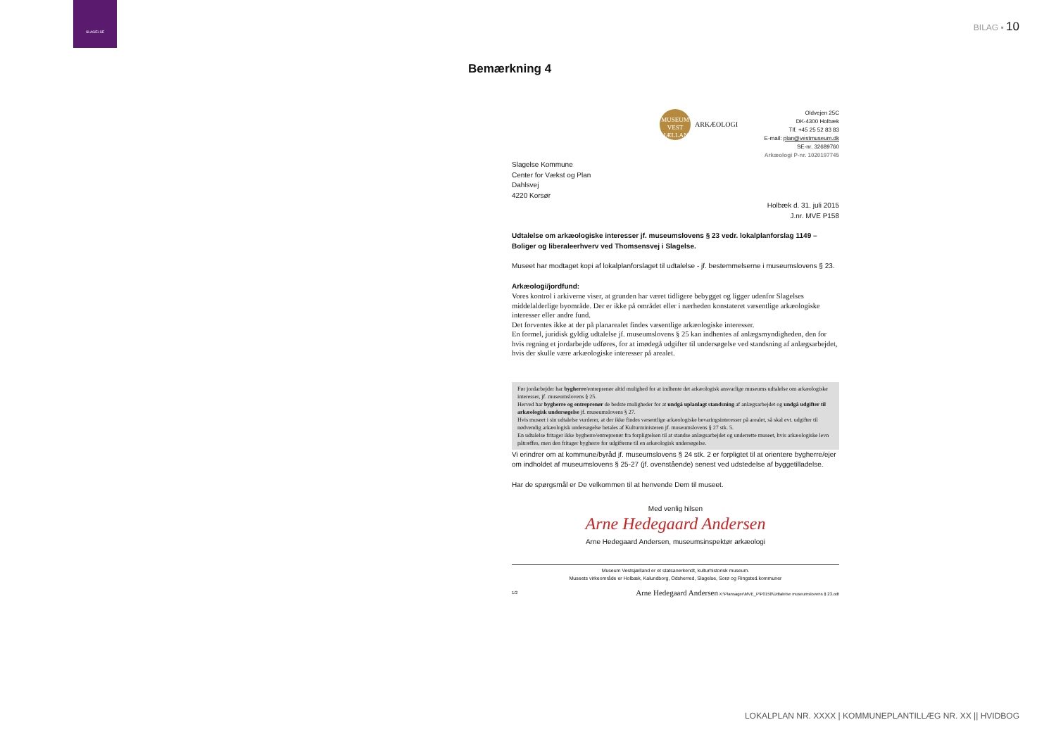SLAGELSE
BILAG ▪ 10
Bemærkning 4
MUSEUM
VEST SJÆLLAND
ARKÆOLOGI
Oldvejen 25C
DK-4300 Holbæk
Tlf. +45 25 52 83 83
E-mail: plan@vestmuseum.dk
SE-nr. 32689760
Arkæologi P-nr. 1020197745
Slagelse Kommune
Center for Vækst og Plan
Dahlsvej
4220 Korsør
Holbæk d. 31. juli 2015
J.nr. MVE P158
Udtalelse om arkæologiske interesser jf. museumslovens § 23 vedr. lokalplanforslag 1149 – Boliger og liberaleerhverv ved Thomsensvej i Slagelse.
Museet har modtaget kopi af lokalplanforslaget til udtalelse - jf. bestemmelserne i museumslovens § 23.
Arkæologi/jordfund:
Vores kontrol i arkiverne viser, at grunden har været tidligere bebygget og ligger udenfor Slagelses middelalderlige byområde. Der er ikke på området eller i nærheden konstateret væsentlige arkæologiske interesser eller andre fund.
Det forventes ikke at der på planarealet findes væsentlige arkæologiske interesser.
En formel, juridisk gyldig udtalelse jf. museumslovens § 25 kan indhentes af anlægsmyndigheden, den for hvis regning et jordarbejde udføres, for at imødegå udgifter til undersøgelse ved standsning af anlægsarbejdet, hvis der skulle være arkæologiske interesser på arealet.
Før jordarbejder har bygherre/entreprenør altid mulighed for at indhente det arkæologisk ansvarlige museums udtalelse om arkæologiske interesser, jf. museumslovens § 25.
Herved har bygherre og entreprenør de bedste muligheder for at undgå uplanlagt standsning af anlægsarbejdet og undgå udgifter til arkæologisk undersøgelse jf. museumslovens § 27.
Hvis museet i sin udtalelse vurderer, at der ikke findes væsentlige arkæologiske bevaringsinteresser på arealet, så skal evt. udgifter til nødvendig arkæologisk undersøgelse betales af Kulturministeren jf. museumslovens § 27 stk. 5.
En udtalelse fritager ikke bygherre/entreprenør fra forpligtelsen til at standse anlægsarbejdet og underrette museet, hvis arkæologiske levn påtræffes, men den fritager bygherre for udgifterne til en arkæologisk undersøgelse.
Vi erindrer om at kommune/byråd jf. museumslovens § 24 stk. 2 er forpligtet til at orientere bygherre/ejer om indholdet af museumslovens § 25-27 (jf. ovenstående) senest ved udstedelse af byggetilladelse.
Har de spørgsmål er De velkommen til at henvende Dem til museet.
Med venlig hilsen
Arne Hedegaard Andersen
Arne Hedegaard Andersen, museumsinspektør arkæologi
Museum Vestsjælland er et statsanerkendt, kulturhistorisk museum.
Museets virkeområde er Holbæk, Kalundborg, Odsherred, Slagelse, Sorø og Ringsted.kommuner
1/2 Arne Hedegaard Andersen X:\Plansager\MVE_P\P0158\Udtalelse museumslovens § 23.odt
LOKALPLAN NR. XXXX | KOMMUNEPLANTILLÆG NR. XX || HVIDBOG